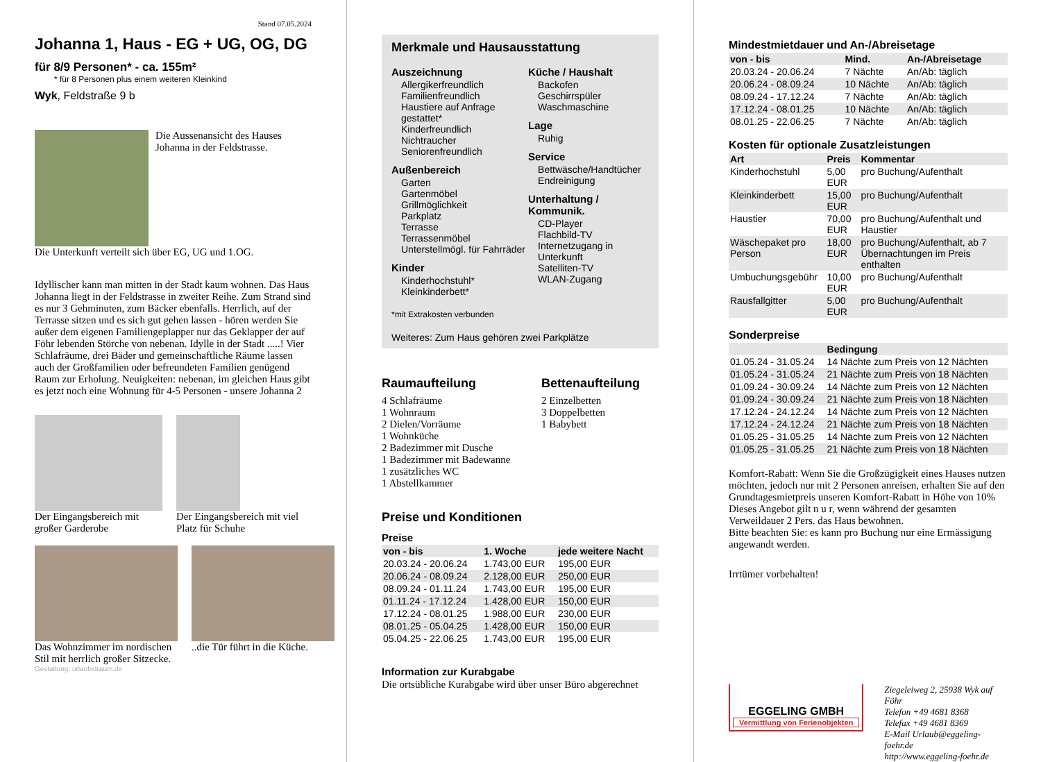Stand 07.05.2024
Johanna 1, Haus - EG + UG, OG, DG
für 8/9 Personen* - ca. 155m²
* für 8 Personen plus einem weiteren Kleinkind
Wyk, Feldstraße 9 b
Die Aussenansicht des Hauses Johanna in der Feldstrasse.
Die Unterkunft verteilt sich über EG, UG und 1.OG.
Idyllischer kann man mitten in der Stadt kaum wohnen. Das Haus Johanna liegt in der Feldstrasse in zweiter Reihe. Zum Strand sind es nur 3 Gehminuten, zum Bäcker ebenfalls. Herrlich, auf der Terrasse sitzen und es sich gut gehen lassen - hören werden Sie außer dem eigenen Familiengeplapper nur das Geklapper der auf Föhr lebenden Störche von nebenan. Idylle in der Stadt .....! Vier Schlafräume, drei Bäder und gemeinschaftliche Räume lassen auch der Großfamilien oder befreundeten Familien genügend Raum zur Erholung. Neuigkeiten: nebenan, im gleichen Haus gibt es jetzt noch eine Wohnung für 4-5 Personen - unsere Johanna 2
Der Eingangsbereich mit großer Garderobe
Der Eingangsbereich mit viel Platz für Schuhe
Das Wohnzimmer im nordischen Stil mit herrlich großer Sitzecke.
..die Tür führt in die Küche.
Gestaltung: urlaubstraum.de
Merkmale und Hausausstattung
Auszeichnung
Allergikerfreundlich
Familienfreundlich
Haustiere auf Anfrage gestattet*
Kinderfreundlich
Nichtraucher
Seniorenfreundlich
Außenbereich
Garten
Gartenmöbel
Grillmöglichkeit
Parkplatz
Terrasse
Terrassenmöbel
Unterstellmögl. für Fahrräder
Kinder
Kinderhochstuhl*
Kleinkinderbett*
Küche / Haushalt
Backofen
Geschirrspüler
Waschmaschine
Lage
Ruhig
Service
Bettwäsche/Handtücher
Endreinigung
Unterhaltung / Kommunik.
CD-Player
Flachbild-TV
Internetzugang in Unterkunft
Satelliten-TV
WLAN-Zugang
*mit Extrakosten verbunden
Weiteres: Zum Haus gehören zwei Parkplätze
Raumaufteilung
4 Schlafräume
1 Wohnraum
2 Dielen/Vorräume
1 Wohnküche
2 Badezimmer mit Dusche
1 Badezimmer mit Badewanne
1 zusätzliches WC
1 Abstellkammer
Bettenaufteilung
2 Einzelbetten
3 Doppelbetten
1 Babybett
Preise und Konditionen
Preise
| von - bis | 1. Woche | jede weitere Nacht |
| --- | --- | --- |
| 20.03.24 - 20.06.24 | 1.743,00 EUR | 195,00 EUR |
| 20.06.24 - 08.09.24 | 2.128,00 EUR | 250,00 EUR |
| 08.09.24 - 01.11.24 | 1.743,00 EUR | 195,00 EUR |
| 01.11.24 - 17.12.24 | 1.428,00 EUR | 150,00 EUR |
| 17.12.24 - 08.01.25 | 1.988,00 EUR | 230,00 EUR |
| 08.01.25 - 05.04.25 | 1.428,00 EUR | 150,00 EUR |
| 05.04.25 - 22.06.25 | 1.743,00 EUR | 195,00 EUR |
Information zur Kurabgabe
Die ortsübliche Kurabgabe wird über unser Büro abgerechnet
Mindestmietdauer und An-/Abreisetage
| von - bis | Mind. | An-/Abreisetage |
| --- | --- | --- |
| 20.03.24 - 20.06.24 | 7 Nächte | An/Ab: täglich |
| 20.06.24 - 08.09.24 | 10 Nächte | An/Ab: täglich |
| 08.09.24 - 17.12.24 | 7 Nächte | An/Ab: täglich |
| 17.12.24 - 08.01.25 | 10 Nächte | An/Ab: täglich |
| 08.01.25 - 22.06.25 | 7 Nächte | An/Ab: täglich |
Kosten für optionale Zusatzleistungen
| Art | Preis | Kommentar |
| --- | --- | --- |
| Kinderhochstuhl | 5,00 EUR | pro Buchung/Aufenthalt |
| Kleinkinderbett | 15,00 EUR | pro Buchung/Aufenthalt |
| Haustier | 70,00 EUR | pro Buchung/Aufenthalt und Haustier |
| Wäschepaket pro Person | 18,00 EUR | pro Buchung/Aufenthalt, ab 7 Übernachtungen im Preis enthalten |
| Umbuchungsgebühr | 10,00 EUR | pro Buchung/Aufenthalt |
| Rausfallgitter | 5,00 EUR | pro Buchung/Aufenthalt |
Sonderpreise
| | Bedingung |
| --- | --- |
| 01.05.24 - 31.05.24 | 14 Nächte zum Preis von 12 Nächten |
| 01.05.24 - 31.05.24 | 21 Nächte zum Preis von 18 Nächten |
| 01.09.24 - 30.09.24 | 14 Nächte zum Preis von 12 Nächten |
| 01.09.24 - 30.09.24 | 21 Nächte zum Preis von 18 Nächten |
| 17.12.24 - 24.12.24 | 14 Nächte zum Preis von 12 Nächten |
| 17.12.24 - 24.12.24 | 21 Nächte zum Preis von 18 Nächten |
| 01.05.25 - 31.05.25 | 14 Nächte zum Preis von 12 Nächten |
| 01.05.25 - 31.05.25 | 21 Nächte zum Preis von 18 Nächten |
Komfort-Rabatt: Wenn Sie die Großzügigkeit eines Hauses nutzen möchten, jedoch nur mit 2 Personen anreisen, erhalten Sie auf den Grundtagesmietpreis unseren Komfort-Rabatt in Höhe von 10% Dieses Angebot gilt n u r, wenn während der gesamten Verweildauer 2 Pers. das Haus bewohnen.
Bitte beachten Sie: es kann pro Buchung nur eine Ermässigung angewandt werden.
Irrtümer vorbehalten!
EGGELING GMBH
Vermittlung von Ferienobjekten
Ziegeleiweg 2, 25938 Wyk auf Föhr
Telefon +49 4681 8368
Telefax +49 4681 8369
E-Mail Urlaub@eggeling-foehr.de
http://www.eggeling-foehr.de